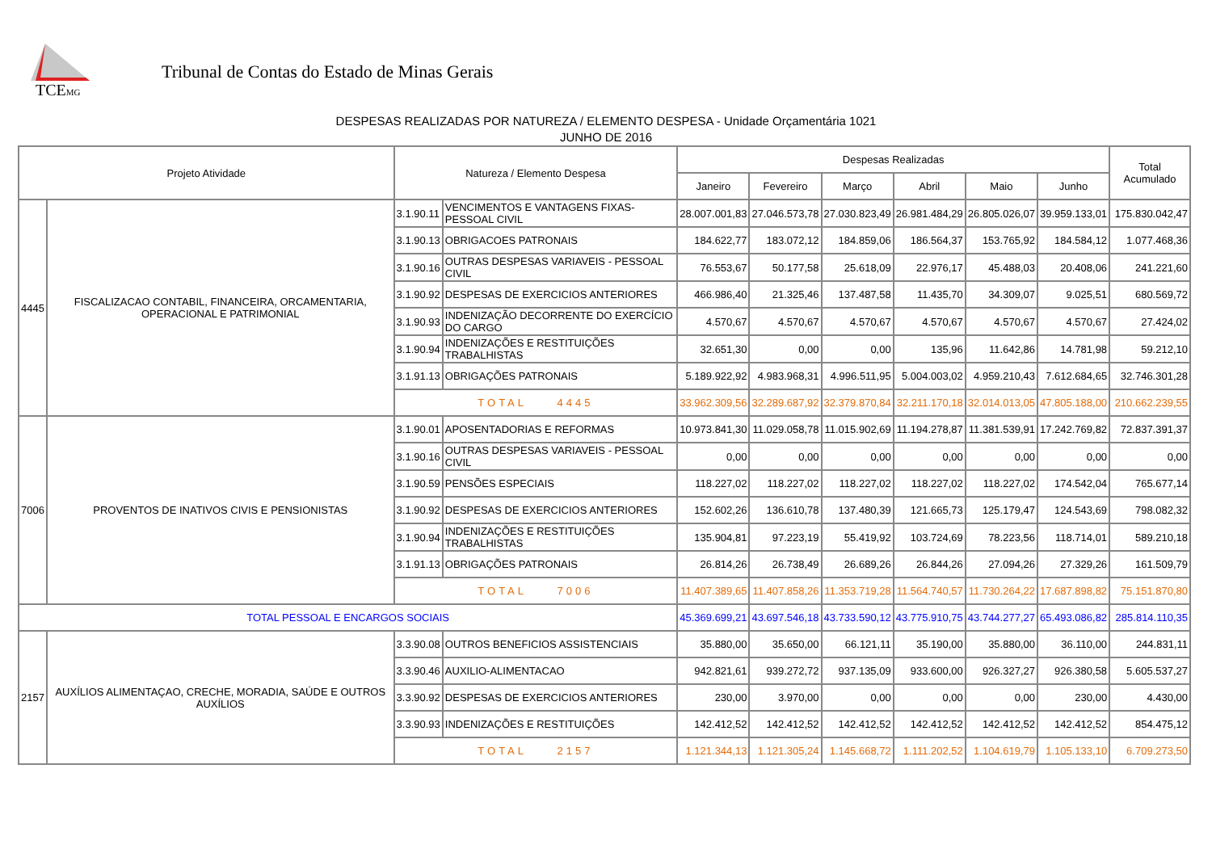TCEMG
Tribunal de Contas do Estado de Minas Gerais
DESPESAS REALIZADAS POR NATUREZA / ELEMENTO DESPESA - Unidade Orçamentária 1021
JUNHO DE 2016
| Projeto Atividade | | Natureza / Elemento Despesa | | Despesas Realizadas | | | | | | Total Acumulado |
| --- | --- | --- | --- | --- | --- | --- | --- | --- | --- | --- |
| | | | | Janeiro | Fevereiro | Março | Abril | Maio | Junho | |
| 4445 | FISCALIZACAO CONTABIL, FINANCEIRA, ORCAMENTARIA, OPERACIONAL E PATRIMONIAL | 3.1.90.11 | VENCIMENTOS E VANTAGENS FIXAS-PESSOAL CIVIL | 28.007.001,83 | 27.046.573,78 | 27.030.823,49 | 26.981.484,29 | 26.805.026,07 | 39.959.133,01 | 175.830.042,47 |
| | | 3.1.90.13 | OBRIGACOES PATRONAIS | 184.622,77 | 183.072,12 | 184.859,06 | 186.564,37 | 153.765,92 | 184.584,12 | 1.077.468,36 |
| | | 3.1.90.16 | OUTRAS DESPESAS VARIAVEIS - PESSOAL CIVIL | 76.553,67 | 50.177,58 | 25.618,09 | 22.976,17 | 45.488,03 | 20.408,06 | 241.221,60 |
| | | 3.1.90.92 | DESPESAS DE EXERCICIOS ANTERIORES | 466.986,40 | 21.325,46 | 137.487,58 | 11.435,70 | 34.309,07 | 9.025,51 | 680.569,72 |
| | | 3.1.90.93 | INDENIZAÇÃO DECORRENTE DO EXERCÍCIO DO CARGO | 4.570,67 | 4.570,67 | 4.570,67 | 4.570,67 | 4.570,67 | 4.570,67 | 27.424,02 |
| | | 3.1.90.94 | INDENIZAÇÕES E RESTITUIÇÕES TRABALHISTAS | 32.651,30 | 0,00 | 0,00 | 135,96 | 11.642,86 | 14.781,98 | 59.212,10 |
| | | 3.1.91.13 | OBRIGAÇÕES PATRONAIS | 5.189.922,92 | 4.983.968,31 | 4.996.511,95 | 5.004.003,02 | 4.959.210,43 | 7.612.684,65 | 32.746.301,28 |
| | | TOTAL 4445 | | 33.962.309,56 | 32.289.687,92 | 32.379.870,84 | 32.211.170,18 | 32.014.013,05 | 47.805.188,00 | 210.662.239,55 |
| 7006 | PROVENTOS DE INATIVOS CIVIS E PENSIONISTAS | 3.1.90.01 | APOSENTADORIAS E REFORMAS | 10.973.841,30 | 11.029.058,78 | 11.015.902,69 | 11.194.278,87 | 11.381.539,91 | 17.242.769,82 | 72.837.391,37 |
| | | 3.1.90.16 | OUTRAS DESPESAS VARIAVEIS - PESSOAL CIVIL | 0,00 | 0,00 | 0,00 | 0,00 | 0,00 | 0,00 | 0,00 |
| | | 3.1.90.59 | PENSÕES ESPECIAIS | 118.227,02 | 118.227,02 | 118.227,02 | 118.227,02 | 118.227,02 | 174.542,04 | 765.677,14 |
| | | 3.1.90.92 | DESPESAS DE EXERCICIOS ANTERIORES | 152.602,26 | 136.610,78 | 137.480,39 | 121.665,73 | 125.179,47 | 124.543,69 | 798.082,32 |
| | | 3.1.90.94 | INDENIZAÇÕES E RESTITUIÇÕES TRABALHISTAS | 135.904,81 | 97.223,19 | 55.419,92 | 103.724,69 | 78.223,56 | 118.714,01 | 589.210,18 |
| | | 3.1.91.13 | OBRIGAÇÕES PATRONAIS | 26.814,26 | 26.738,49 | 26.689,26 | 26.844,26 | 27.094,26 | 27.329,26 | 161.509,79 |
| | | TOTAL 7006 | | 11.407.389,65 | 11.407.858,26 | 11.353.719,28 | 11.564.740,57 | 11.730.264,22 | 17.687.898,82 | 75.151.870,80 |
| TOTAL PESSOAL E ENCARGOS SOCIAIS | | | | 45.369.699,21 | 43.697.546,18 | 43.733.590,12 | 43.775.910,75 | 43.744.277,27 | 65.493.086,82 | 285.814.110,35 |
| 2157 | AUXÍLIOS ALIMENTAÇAO, CRECHE, MORADIA, SAÚDE E OUTROS AUXÍLIOS | 3.3.90.08 | OUTROS BENEFICIOS ASSISTENCIAIS | 35.880,00 | 35.650,00 | 66.121,11 | 35.190,00 | 35.880,00 | 36.110,00 | 244.831,11 |
| | | 3.3.90.46 | AUXILIO-ALIMENTACAO | 942.821,61 | 939.272,72 | 937.135,09 | 933.600,00 | 926.327,27 | 926.380,58 | 5.605.537,27 |
| | | 3.3.90.92 | DESPESAS DE EXERCICIOS ANTERIORES | 230,00 | 3.970,00 | 0,00 | 0,00 | 0,00 | 230,00 | 4.430,00 |
| | | 3.3.90.93 | INDENIZAÇÕES E RESTITUIÇÕES | 142.412,52 | 142.412,52 | 142.412,52 | 142.412,52 | 142.412,52 | 142.412,52 | 854.475,12 |
| | | TOTAL 2157 | | 1.121.344,13 | 1.121.305,24 | 1.145.668,72 | 1.111.202,52 | 1.104.619,79 | 1.105.133,10 | 6.709.273,50 |